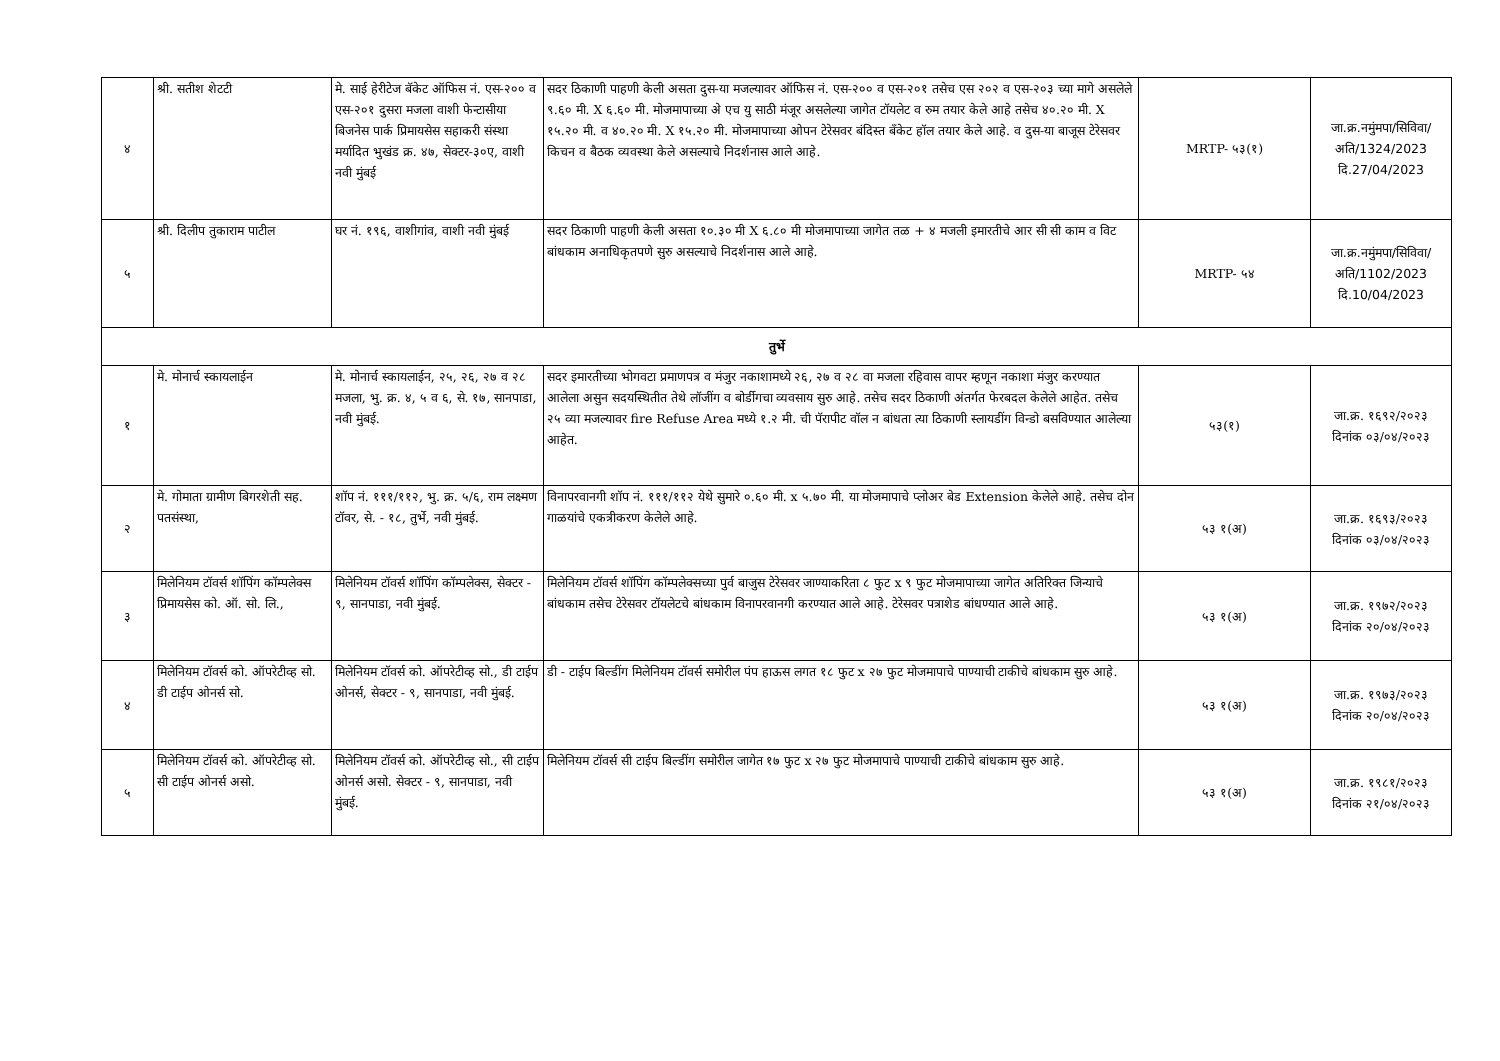| ४ | श्री. सतीश शेटटी | मे. साई हेरीटेज बॅकेट ऑफिस नं. एस-२०० व एस-२०१ दुसरा मजला वाशी फेन्टासीया बिजनेस पार्क प्रिमायसेस सहाकरी संस्था मर्यादित भुखंड क्र. ४७, सेक्टर-३०ए, वाशी नवी मुंबई | सदर ठिकाणी पाहणी केली असता दुस-या मजल्यावर ऑफिस नं. एस-२०० व एस-२०१ तसेच एस २०२ व एस-२०३ च्या मागे असलेले ९.६० मी. X ६.६० मी. मोजमापाच्या अे एच यु साठी मंजूर असलेल्या जागेत टॉयलेट व रुम तयार केले आहे तसेच ४०.२० मी. X १५.२० मी. व ४०.२० मी. X १५.२० मी. मोजमापाच्या ओपन टेरेसवर बंदिस्त बँकेट हॉल तयार केले आहे. व दुस-या बाजूस टेरेसवर किचन व बैठक व्यवस्था केले असल्याचे निदर्शनास आले आहे. | MRTP- ५३(१) | जा.क्र.नमुंमपा/सिविवा/अति/1324/2023 दि.27/04/2023 |
| ५ | श्री. दिलीप तुकाराम पाटील | घर नं. १९६, वाशीगांव, वाशी नवी मुंबई | सदर ठिकाणी पाहणी केली असता १०.३० मी X ६.८० मी मोजमापाच्या जागेत तळ + ४ मजली इमारतीचे आर सी सी काम व विट बांधकाम अनाधिकृतपणे सुरु असल्याचे निदर्शनास आले आहे. | MRTP- ५४ | जा.क्र.नमुंमपा/सिविवा/अति/1102/2023 दि.10/04/2023 |
| तुर्भे | | | | | |
| १ | मे. मोनार्च स्कायलाईन | मे. मोनार्च स्कायलाईन, २५, २६, २७ व २८ मजला, भु. क्र. ४, ५ व ६, से. १७, सानपाडा, नवी मुंबई. | सदर इमारतीच्या भोगवटा प्रमाणपत्र व मंजुर नकाशामध्ये २६, २७ व २८ वा मजला रहिवास वापर म्हणून नकाशा मंजुर करण्यात आलेला असुन सदयस्थितीत तेथे लॉजींग व बोर्डीगचा व्यवसाय सुरु आहे. तसेच सदर ठिकाणी अंतर्गत फेरबदल केलेले आहेत. तसेच २५ व्या मजल्यावर fire Refuse Area मध्ये १.२ मी. ची पॅरापीट वॉल न बांधता त्या ठिकाणी स्लायडींग विन्डो बसविण्यात आलेल्या आहेत. | ५३(१) | जा.क्र. १६९२/२०२३ दिनांक ०३/०४/२०२३ |
| २ | मे. गोमाता ग्रामीण बिगरशेती सह. पतसंस्था, | शॉप नं. १११/११२, भु. क्र. ५/६, राम लक्ष्मण टॉवर, से. - १८, तुर्भे, नवी मुंबई. | विनापरवानगी शॉप नं. १११/११२ येथे सुमारे ०.६० मी. x ५.७० मी. या मोजमापाचे प्लोअर बेड Extension केलेले आहे. तसेच दोन गाळयांचे एकत्रीकरण केलेले आहे. | ५३ १(अ) | जा.क्र. १६९३/२०२३ दिनांक ०३/०४/२०२३ |
| ३ | मिलेनियम टॉवर्स शॉपिंग कॉम्पलेक्स प्रिमायसेस को. ऑ. सो. लि., | मिलेनियम टॉवर्स शॉपिंग कॉम्पलेक्स, सेक्टर - ९, सानपाडा, नवी मुंबई. | मिलेनियम टॉवर्स शॉपिंग कॉम्पलेक्सच्या पुर्व बाजुस टेरेसवर जाण्याकरिता ८ फुट x ९ फुट मोजमापाच्या जागेत अतिरिक्त जिन्याचे बांधकाम तसेच टेरेसवर टॉयलेटचे बांधकाम विनापरवानगी करण्यात आले आहे. टेरेसवर पत्राशेड बांधण्यात आले आहे. | ५३ १(अ) | जा.क्र. १९७२/२०२३ दिनांक २०/०४/२०२३ |
| ४ | मिलेनियम टॉवर्स को. ऑपरेटीव्ह सो. डी टाईप ओनर्स सो. | मिलेनियम टॉवर्स को. ऑपरेटीव्ह सो., डी टाईप ओनर्स, सेक्टर - ९, सानपाडा, नवी मुंबई. | डी - टाईप बिल्डींग मिलेनियम टॉवर्स समोरील पंप हाऊस लगत १८ फुट x २७ फुट मोजमापाचे पाण्याची टाकीचे बांधकाम सुरु आहे. | ५३ १(अ) | जा.क्र. १९७३/२०२३ दिनांक २०/०४/२०२३ |
| ५ | मिलेनियम टॉवर्स को. ऑपरेटीव्ह सो. सी टाईप ओनर्स असो. | मिलेनियम टॉवर्स को. ऑपरेटीव्ह सो., सी टाईप ओनर्स असो. सेक्टर - ९, सानपाडा, नवी मुंबई. | मिलेनियम टॉवर्स सी टाईप बिल्डींग समोरील जागेत १७ फुट x २७ फुट मोजमापाचे पाण्याची टाकीचे बांधकाम सुरु आहे. | ५३ १(अ) | जा.क्र. १९८१/२०२३ दिनांक २१/०४/२०२३ |